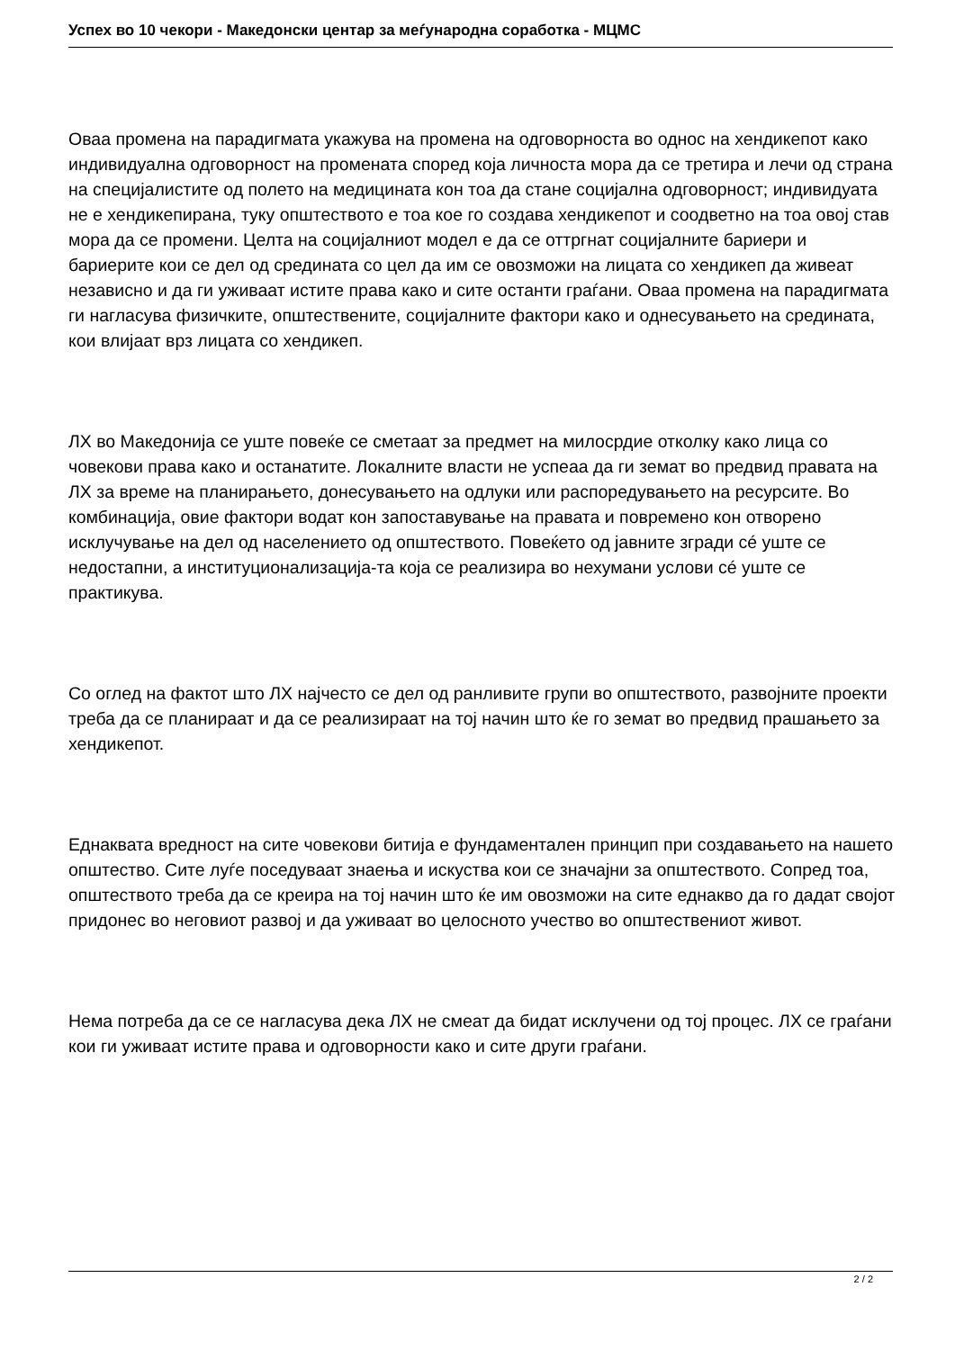Успех во 10 чекори - Македонски центар за меѓународна соработка - МЦМС
Оваа промена на парадигмата укажува на промена на одговорноста во однос на хендикепот како индивидуална одговорност на промената според која личноста мора да се третира и лечи од страна на специјалистите од полето на медицината кон тоа да стане социјална одговорност; индивидуата не е хендикепирана, туку општеството е тоа кое го создава хендикепот и соодветно на тоа овој став мора да се промени. Целта на социјалниот модел е да се оттргнат социјалните бариери и бариерите кои се дел од средината со цел да им се овозможи на лицата со хендикеп да живеат независно и да ги уживаат истите права како и сите останти граѓани. Оваа промена на парадигмата ги нагласува физичките, општествените, социјалните фактори како и однесувањето на средината, кои влијаат врз лицата со хендикеп.
ЛХ во Македонија се уште повеќе се сметаат за предмет на милосрдие отколку како лица со човекови права како и останатите. Локалните власти не успеаа да ги земат во предвид правата на ЛХ за време на планирањето, донесувањето на одлуки или распоредувањето на ресурсите. Во комбинација, овие фактори водат кон запоставување на правата и повремено кон отворено исклучување на дел од населението од општеството. Повеќето од јавните згради сé уште се недостапни, а институционализација-та која се реализира во нехумани услови сé уште се практикува.
Со оглед на фактот што ЛХ најчесто се дел од ранливите групи во општеството, развојните проекти треба да се планираат и да се реализираат на тој начин што ќе го земат во предвид прашањето за хендикепот.
Еднаквата вредност на сите човекови битија е фундаментален принцип при создавањето на нашето општество. Сите луѓе поседуваат знаења и искуства кои се значајни за општеството. Сопред тоа, општеството треба да се креира на тој начин што ќе им овозможи на сите еднакво да го дадат својот придонес во неговиот развој и да уживаат во целосното учество во општествениот живот.
Нема потреба да се се нагласува дека ЛХ не смеат да бидат исклучени од тој процес. ЛХ се граѓани кои ги уживаат истите права и одговорности како и сите други граѓани.
2 / 2